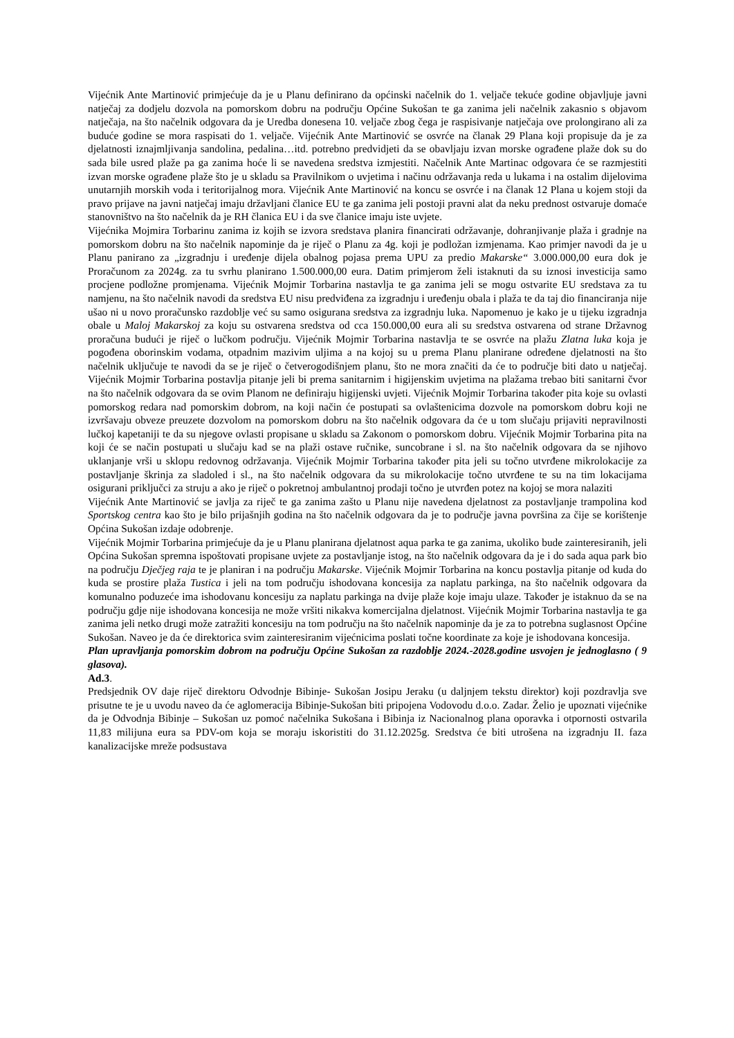Vijećnik Ante Martinović primjećuje da je u Planu definirano da općinski načelnik do 1. veljače tekuće godine objavljuje javni natječaj za dodjelu dozvola na pomorskom dobru na području Općine Sukošan te ga zanima jeli načelnik zakasnio s objavom natječaja, na što načelnik odgovara da je Uredba donesena 10. veljače zbog čega je raspisivanje natječaja ove prolongirano ali za buduće godine se mora raspisati do 1. veljače. Vijećnik Ante Martinović se osvrće na članak 29 Plana koji propisuje da je za djelatnosti iznajmljivanja sandolina, pedalina…itd. potrebno predvidjeti da se obavljaju izvan morske ograđene plaže dok su do sada bile usred plaže pa ga zanima hoće li se navedena sredstva izmjestiti. Načelnik Ante Martinac odgovara će se razmjestiti izvan morske ograđene plaže što je u skladu sa Pravilnikom o uvjetima i načinu održavanja reda u lukama i na ostalim dijelovima unutarnjih morskih voda i teritorijalnog mora. Vijećnik Ante Martinović na koncu se osvrće i na članak 12 Plana u kojem stoji da pravo prijave na javni natječaj imaju državljani članice EU te ga zanima jeli postoji pravni alat da neku prednost ostvaruje domaće stanovništvo na što načelnik da je RH članica EU i da sve članice imaju iste uvjete.
Vijećnika Mojmira Torbarinu zanima iz kojih se izvora sredstava planira financirati održavanje, dohranjivanje plaža i gradnje na pomorskom dobru na što načelnik napominje da je riječ o Planu za 4g. koji je podložan izmjenama. Kao primjer navodi da je u Planu panirano za „izgradnju i uređenje dijela obalnog pojasa prema UPU za predio Makarske“ 3.000.000,00 eura dok je Proračunom za 2024g. za tu svrhu planirano 1.500.000,00 eura. Datim primjerom želi istaknuti da su iznosi investicija samo procjene podložne promjenama. Vijećnik Mojmir Torbarina nastavlja te ga zanima jeli se mogu ostvarite EU sredstava za tu namjenu, na što načelnik navodi da sredstva EU nisu predviđena za izgradnju i uređenju obala i plaža te da taj dio financiranja nije ušao ni u novo proračunsko razdoblje već su samo osigurana sredstva za izgradnju luka. Napomenuo je kako je u tijeku izgradnja obale u Maloj Makarskoj za koju su ostvarena sredstva od cca 150.000,00 eura ali su sredstva ostvarena od strane Državnog proračuna budući je riječ o lučkom području. Vijećnik Mojmir Torbarina nastavlja te se osvrće na plažu Zlatna luka koja je pogođena oborinskim vodama, otpadnim mazivim uljima a na kojoj su u prema Planu planirane određene djelatnosti na što načelnik uključuje te navodi da se je riječ o četverogodišnjem planu, što ne mora značiti da će to područje biti dato u natječaj. Vijećnik Mojmir Torbarina postavlja pitanje jeli bi prema sanitarnim i higijenskim uvjetima na plažama trebao biti sanitarni čvor na što načelnik odgovara da se ovim Planom ne definiraju higijenski uvjeti. Vijećnik Mojmir Torbarina također pita koje su ovlasti pomorskog redara nad pomorskim dobrom, na koji način će postupati sa ovlaštenicima dozvole na pomorskom dobru koji ne izvršavaju obveze preuzete dozvolom na pomorskom dobru na što načelnik odgovara da će u tom slučaju prijaviti nepravilnosti lučkoj kapetaniji te da su njegove ovlasti propisane u skladu sa Zakonom o pomorskom dobru. Vijećnik Mojmir Torbarina pita na koji će se način postupati u slučaju kad se na plaži ostave ručnike, suncobrane i sl. na što načelnik odgovara da se njihovo uklanjanje vrši u sklopu redovnog održavanja. Vijećnik Mojmir Torbarina također pita jeli su točno utvrđene mikrolokacije za postavljanje škrinja za sladoled i sl., na što načelnik odgovara da su mikrolokacije točno utvrđene te su na tim lokacijama osigurani priključci za struju a ako je riječ o pokretnoj ambulantnoj prodaji točno je utvrđen potez na kojoj se mora nalaziti
Vijećnik Ante Martinović se javlja za riječ te ga zanima zašto u Planu nije navedena djelatnost za postavljanje trampolina kod Sportskog centra kao što je bilo prijašnjih godina na što načelnik odgovara da je to područje javna površina za čije se korištenje Općina Sukošan izdaje odobrenje.
Vijećnik Mojmir Torbarina primjećuje da je u Planu planirana djelatnost aqua parka te ga zanima, ukoliko bude zainteresiranih, jeli Općina Sukošan spremna ispoštovati propisane uvjete za postavljanje istog, na što načelnik odgovara da je i do sada aqua park bio na području Dječjeg raja te je planiran i na području Makarske. Vijećnik Mojmir Torbarina na koncu postavlja pitanje od kuda do kuda se prostire plaža Tustica i jeli na tom području ishodovana koncesija za naplatu parkinga, na što načelnik odgovara da komunalno poduzeće ima ishodovanu koncesiju za naplatu parkinga na dvije plaže koje imaju ulaze. Također je istaknuo da se na području gdje nije ishodovana koncesija ne može vršiti nikakva komercijalna djelatnost. Vijećnik Mojmir Torbarina nastavlja te ga zanima jeli netko drugi može zatražiti koncesiju na tom području na što načelnik napominje da je za to potrebna suglasnost Općine Sukošan. Naveo je da će direktorica svim zainteresiranim vijećnicima poslati točne koordinate za koje je ishodovana koncesija.
Plan upravljanja pomorskim dobrom na području Općine Sukošan za razdoblje 2024.-2028.godine usvojen je jednoglasno ( 9 glasova).
Ad.3.
Predsjednik OV daje riječ direktoru Odvodnje Bibinje- Sukošan Josipu Jeraku (u daljnjem tekstu direktor) koji pozdravlja sve prisutne te je u uvodu naveo da će aglomeracija Bibinje-Sukošan biti pripojena Vodovodu d.o.o. Zadar. Želio je upoznati vijećnike da je Odvodnja Bibinje – Sukošan uz pomoć načelnika Sukošana i Bibinja iz Nacionalnog plana oporavka i otpornosti ostvarila 11,83 milijuna eura sa PDV-om koja se moraju iskoristiti do 31.12.2025g. Sredstva će biti utrošena na izgradnju II. faza kanalizacijske mreže podsustava